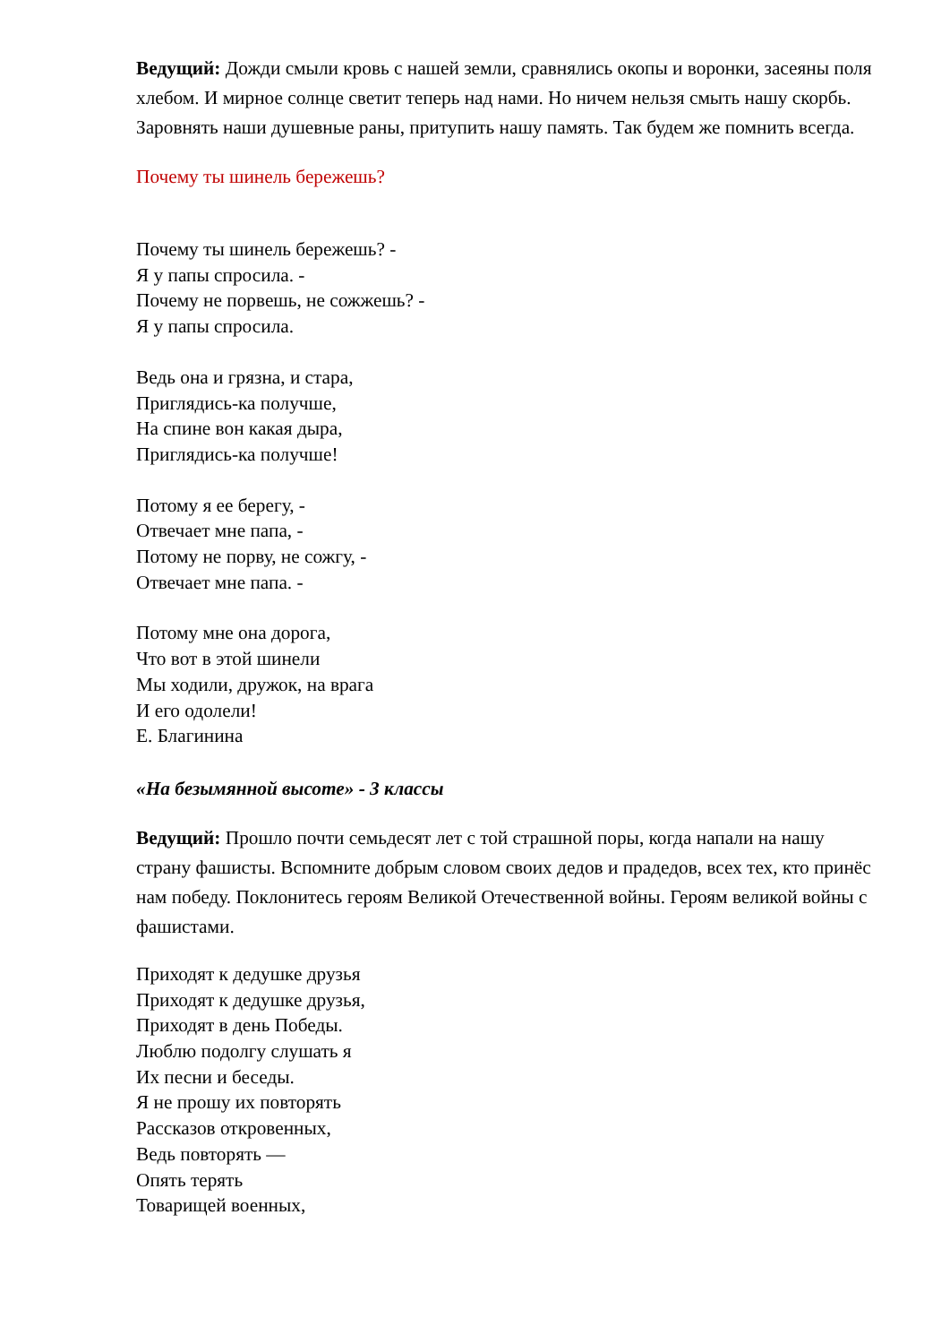Ведущий: Дожди смыли кровь с нашей земли, сравнялись окопы и воронки, засеяны поля хлебом. И мирное солнце светит теперь над нами. Но ничем нельзя смыть нашу скорбь. Заровнять наши душевные раны, притупить нашу память. Так будем же помнить всегда.
Почему ты шинель бережешь?
Почему ты шинель бережешь? -
Я у папы спросила. -
Почему не порвешь, не сожжешь? -
Я у папы спросила.
Ведь она и грязна, и стара,
Приглядись-ка получше,
На спине вон какая дыра,
Приглядись-ка получше!
Потому я ее берегу, -
Отвечает мне папа, -
Потому не порву, не сожгу, -
Отвечает мне папа. -
Потому мне она дорога,
Что вот в этой шинели
Мы ходили, дружок, на врага
И его одолели!
Е. Благинина
«На безымянной высоте» - 3 классы
Ведущий: Прошло почти семьдесят лет с той страшной поры, когда напали на нашу страну фашисты. Вспомните добрым словом своих дедов и прадедов, всех тех, кто принёс нам победу. Поклонитесь героям Великой Отечественной войны. Героям великой войны с фашистами.
Приходят к дедушке друзья
Приходят к дедушке друзья,
Приходят в день Победы.
Люблю подолгу слушать я
Их песни и беседы.
Я не прошу их повторять
Рассказов откровенных,
Ведь повторять —
Опять терять
Товарищей военных,